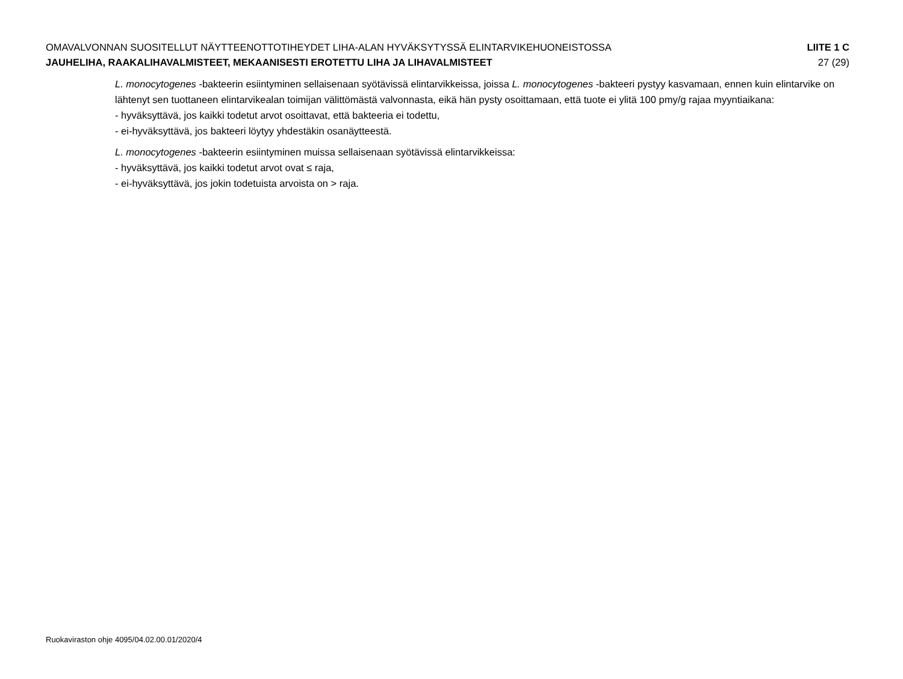OMAVALVONNAN SUOSITELLUT NÄYTTEENOTTOTIHEYDET LIHA-ALAN HYVÄKSYTYSSÄ ELINTARVIKEHUONEISTOSSA LIITE 1 C
JAUHELIHA, RAAKALIHAVALMISTEET, MEKAANISESTI EROTETTU LIHA JA LIHAVALMISTEET 27 (29)
L. monocytogenes -bakteerin esiintyminen sellaisenaan syötävissä elintarvikkeissa, joissa L. monocytogenes -bakteeri pystyy kasvamaan, ennen kuin elintarvike on lähtenyt sen tuottaneen elintarvikealan toimijan välittömästä valvonnasta, eikä hän pysty osoittamaan, että tuote ei ylitä 100 pmy/g rajaa myyntiaikana:
- hyväksyttävä, jos kaikki todetut arvot osoittavat, että bakteeria ei todettu,
- ei-hyväksyttävä, jos bakteeri löytyy yhdestäkin osanäytteestä.
L. monocytogenes -bakteerin esiintyminen muissa sellaisenaan syötävissä elintarvikkeissa:
- hyväksyttävä, jos kaikki todetut arvot ovat ≤ raja,
- ei-hyväksyttävä, jos jokin todetuista arvoista on > raja.
Ruokaviraston ohje 4095/04.02.00.01/2020/4